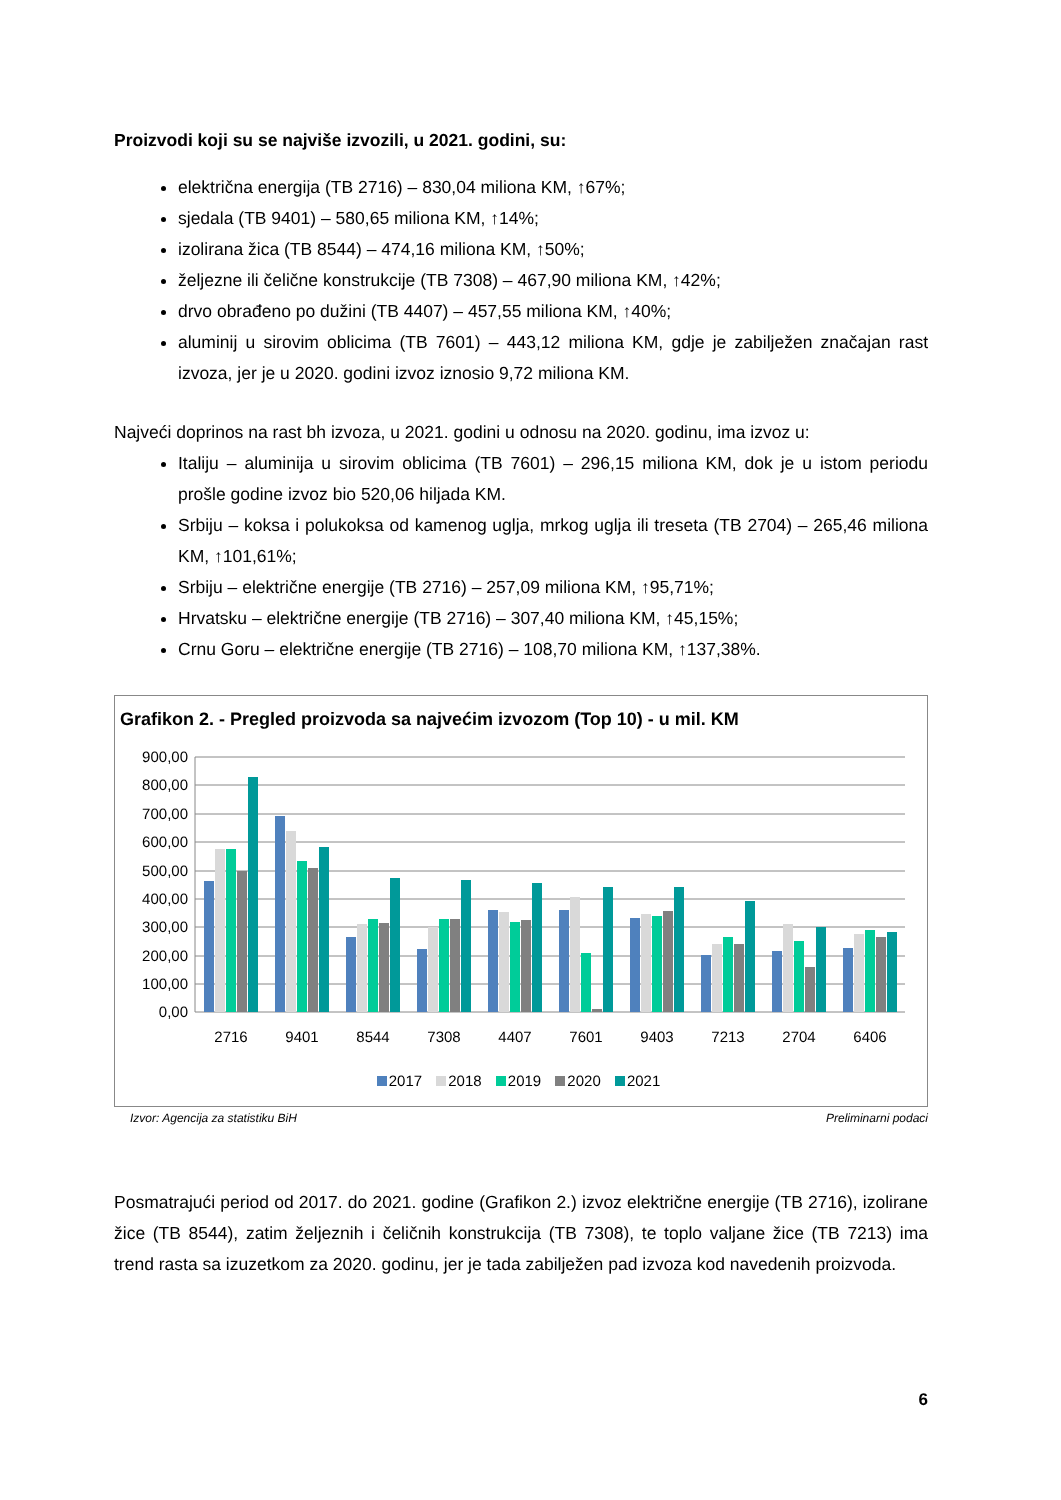Proizvodi koji su se najviše izvozili, u 2021. godini, su:
električna energija (TB 2716) – 830,04 miliona KM, ↑67%;
sjedala (TB 9401) – 580,65 miliona KM, ↑14%;
izolirana žica (TB 8544) – 474,16 miliona KM, ↑50%;
željezne ili čelične konstrukcije (TB 7308) – 467,90 miliona KM, ↑42%;
drvo obrađeno po dužini (TB 4407) – 457,55 miliona KM, ↑40%;
aluminij u sirovim oblicima (TB 7601) – 443,12 miliona KM, gdje je zabilježen značajan rast izvoza, jer je u 2020. godini izvoz iznosio 9,72 miliona KM.
Najveći doprinos na rast bh izvoza, u 2021. godini u odnosu na 2020. godinu, ima izvoz u:
Italiju – aluminija u sirovim oblicima (TB 7601) – 296,15 miliona KM, dok je u istom periodu prošle godine izvoz bio 520,06 hiljada KM.
Srbiju – koksa i polukoksa od kamenog uglja, mrkog uglja ili treseta (TB 2704) – 265,46 miliona KM, ↑101,61%;
Srbiju – električne energije (TB 2716) – 257,09 miliona KM, ↑95,71%;
Hrvatsku – električne energije (TB 2716) – 307,40 miliona KM, ↑45,15%;
Crnu Goru – električne energije (TB 2716) – 108,70 miliona KM, ↑137,38%.
Grafikon 2. - Pregled proizvoda sa najvećim izvozom (Top 10) - u mil. KM
900,00
800,00
700,00
600,00
500,00
400,00
300,00
200,00
100,00
0,00
2716
9401
8544
7308
4407
7601
9403
7213
2704
6406
2017 2018 2019 2020 2021
Izvor: Agencija za statistiku BiH Preliminarni podaci
Posmatrajući period od 2017. do 2021. godine (Grafikon 2.) izvoz električne energije (TB 2716), izolirane žice (TB 8544), zatim željeznih i čeličnih konstrukcija (TB 7308), te toplo valjane žice (TB 7213) ima trend rasta sa izuzetkom za 2020. godinu, jer je tada zabilježen pad izvoza kod navedenih proizvoda.
6